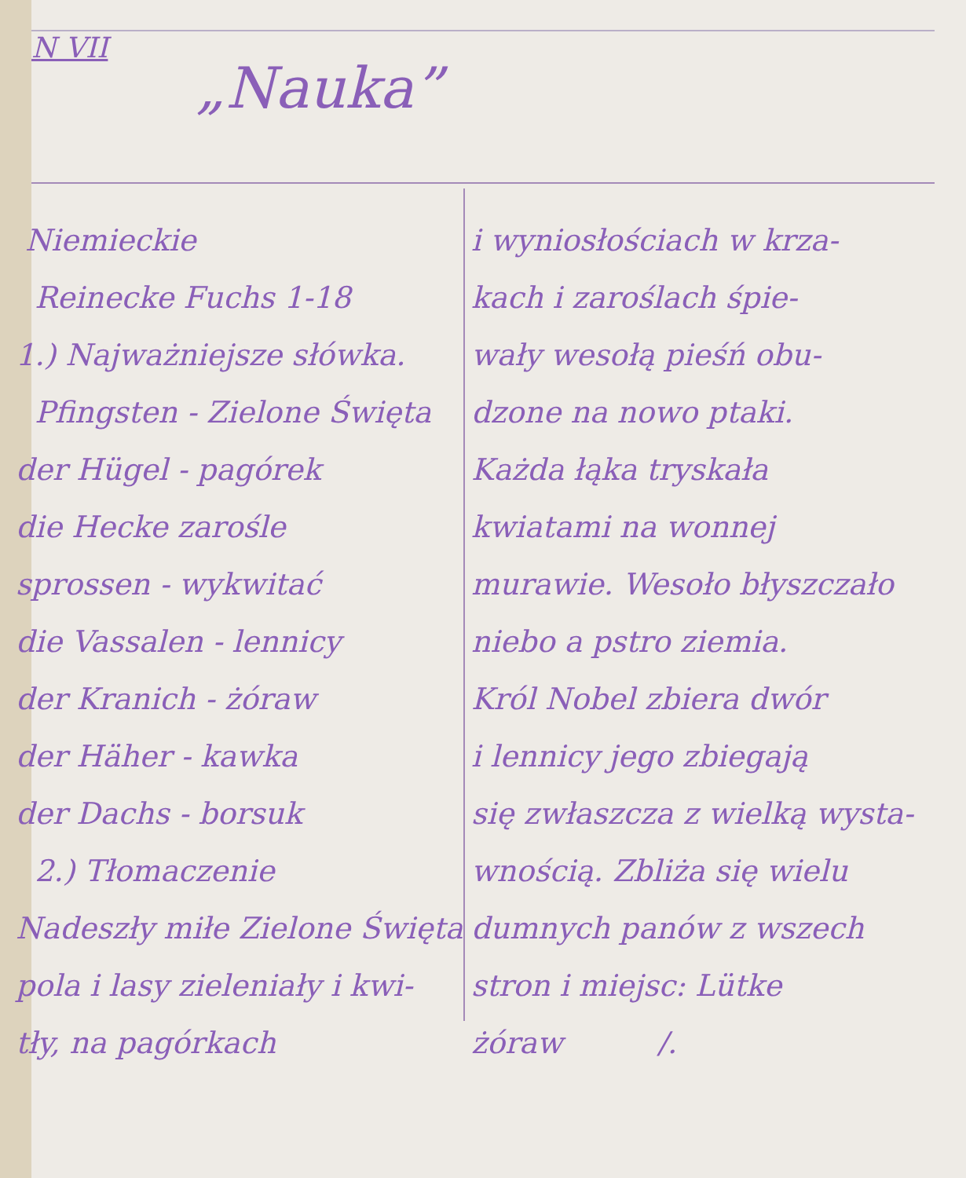N VII
„Nauka”
Niemieckie
Reinecke Fuchs 1-18
1.) Najważniejsze słówka.
Pfingsten - Zielone Święta
der Hügel - pagórek
die Hecke zarośle
sprossen - wykwitać
die Vassalen - lennicy
der Kranich - żóraw
der Häher - kawka
der Dachs - borsuk
2.) Tłomaczenie
Nadeszły miłe Zielone Święta
pola i lasy zieleniały i kwi-
tły, na pagórkach
i wyniosłościach w krza-
kach i zaroślach śpie-
wały wesołą pieśń obu-
dzone na nowo ptaki.
Każda łąka tryskała
kwiatami na wonnej
murawie. Wesoło błyszczało
niebo a pstro ziemia.
Król Nobel zbiera dwór
i lennicy jego zbiegają
się zwłaszcza z wielką wysta-
wnością. Zbliża się wielu
dumnych panów z wszech
stron i miejsc: Lütke
żóraw /.